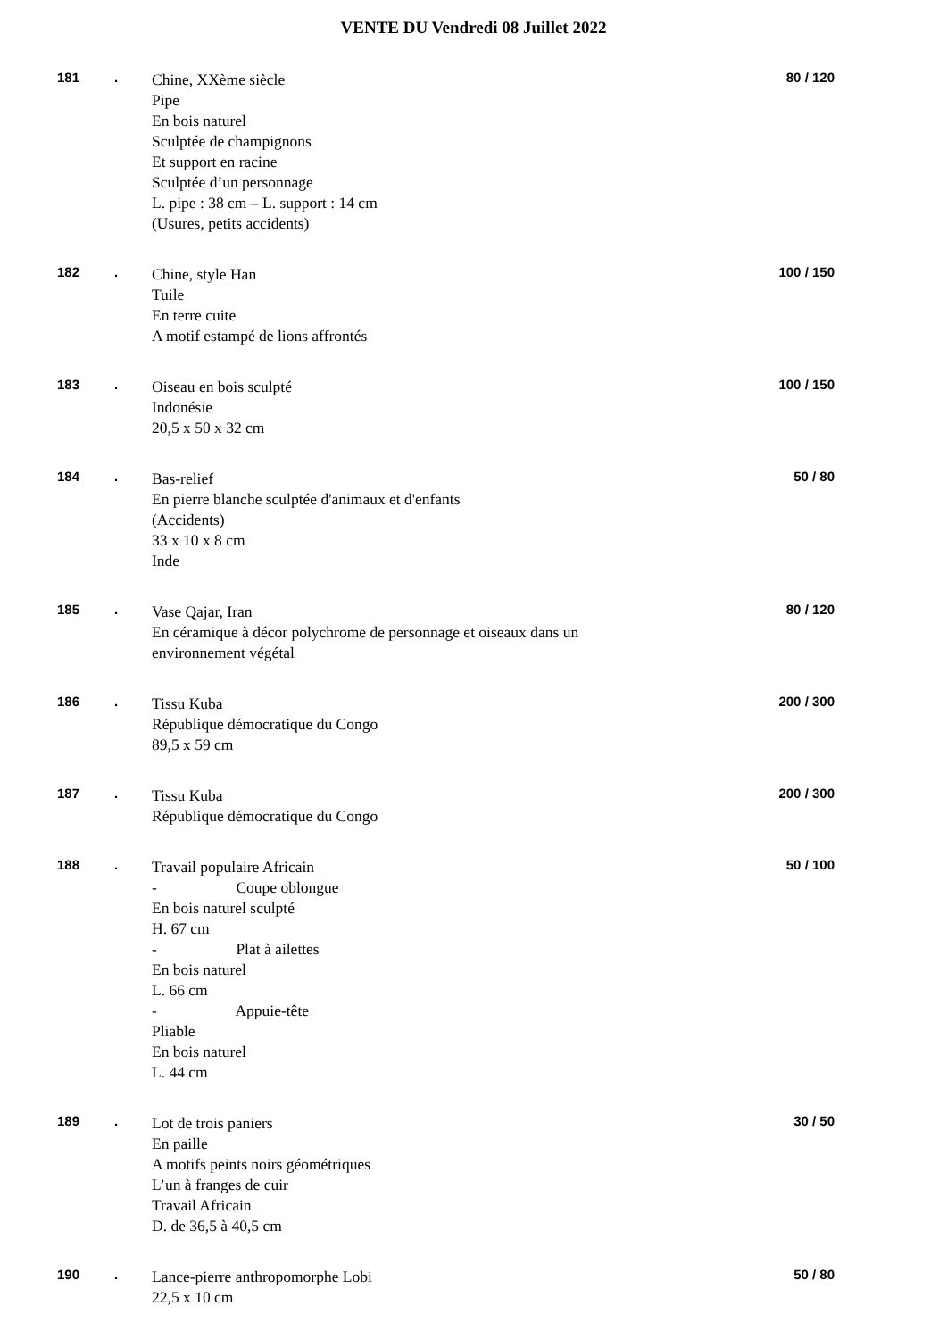VENTE DU Vendredi 08 Juillet 2022
181 .
Chine, XXème siècle
Pipe
En bois naturel
Sculptée de champignons
Et support en racine
Sculptée d’un personnage
L. pipe : 38 cm – L. support : 14 cm
(Usures, petits accidents)
80 / 120
182 .
Chine, style Han
Tuile
En terre cuite
A motif estampé de lions affrontés
100 / 150
183 .
Oiseau en bois sculpté
Indonésie
20,5 x 50 x 32 cm
100 / 150
184 .
Bas-relief
En pierre blanche sculptée d'animaux et d'enfants
(Accidents)
33 x 10 x 8 cm
Inde
50 / 80
185 .
Vase Qajar, Iran
En céramique à décor polychrome de personnage et oiseaux dans un environnement végétal
80 / 120
186 .
Tissu Kuba
République démocratique du Congo
89,5 x 59 cm
200 / 300
187 .
Tissu Kuba
République démocratique du Congo
200 / 300
188 .
Travail populaire Africain
- Coupe oblongue
En bois naturel sculpté
H. 67 cm
- Plat à ailettes
En bois naturel
L. 66 cm
- Appuie-tête
Pliable
En bois naturel
L. 44 cm
50 / 100
189 .
Lot de trois paniers
En paille
A motifs peints noirs géométriques
L’un à franges de cuir
Travail Africain
D. de 36,5 à 40,5 cm
30 / 50
190 .
Lance-pierre anthropomorphe Lobi
22,5 x 10 cm
50 / 80